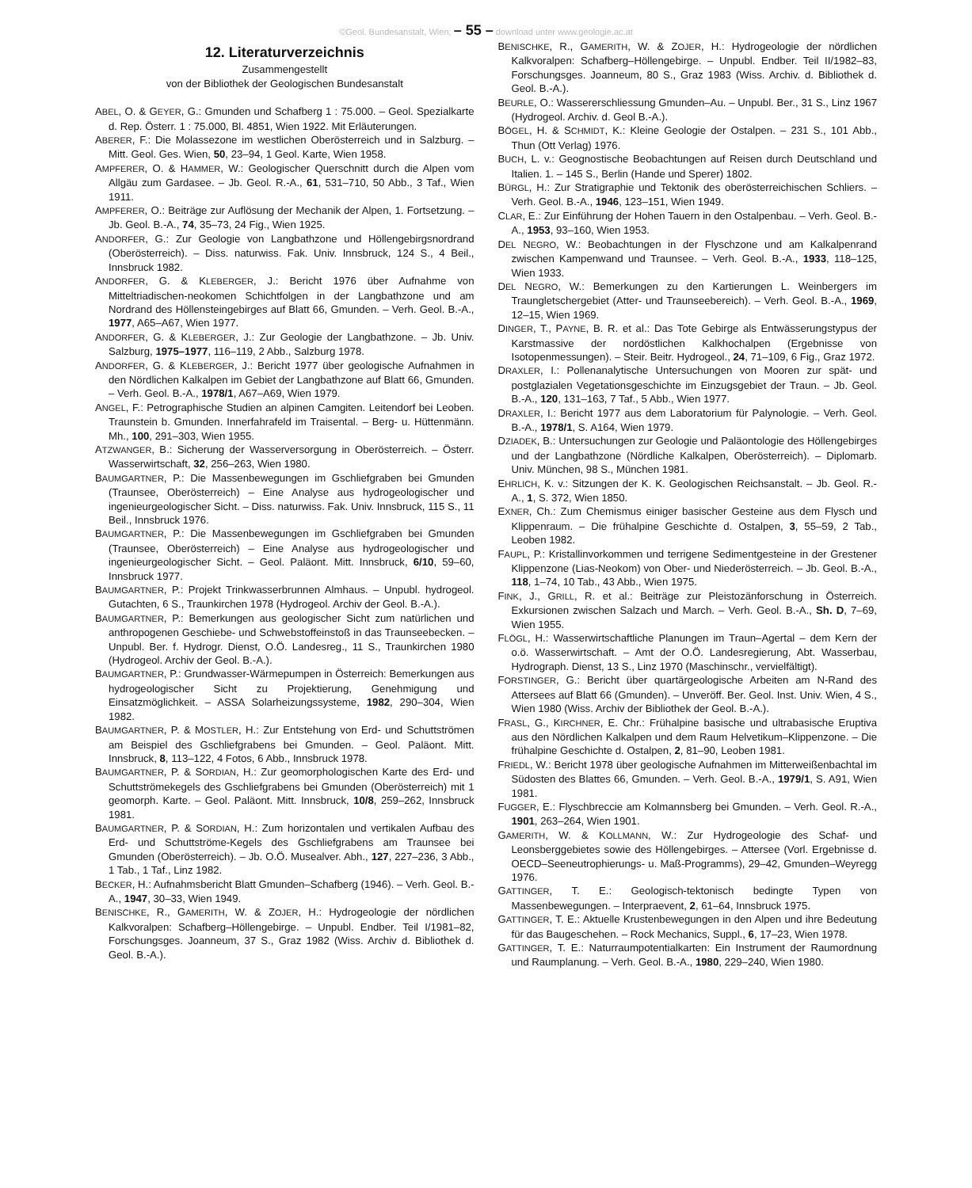©Geol. Bundesanstalt, Wien; – 55 – download unter www.geologie.ac.at
12. Literaturverzeichnis
Zusammengestellt
von der Bibliothek der Geologischen Bundesanstalt
ABEL, O. & GEYER, G.: Gmunden und Schafberg 1 : 75.000. – Geol. Spezialkarte d. Rep. Österr. 1 : 75.000, Bl. 4851, Wien 1922. Mit Erläuterungen.
ABERER, F.: Die Molassezone im westlichen Oberösterreich und in Salzburg. – Mitt. Geol. Ges. Wien, 50, 23–94, 1 Geol. Karte, Wien 1958.
AMPFERER, O. & HAMMER, W.: Geologischer Querschnitt durch die Alpen vom Allgäu zum Gardasee. – Jb. Geol. R.-A., 61, 531–710, 50 Abb., 3 Taf., Wien 1911.
AMPFERER, O.: Beiträge zur Auflösung der Mechanik der Alpen, 1. Fortsetzung. – Jb. Geol. B.-A., 74, 35–73, 24 Fig., Wien 1925.
ANDORFER, G.: Zur Geologie von Langbathzone und Höllengebirgsnordrand (Oberösterreich). – Diss. naturwiss. Fak. Univ. Innsbruck, 124 S., 4 Beil., Innsbruck 1982.
ANDORFER, G. & KLEBERGER, J.: Bericht 1976 über Aufnahme von Mitteltriadischen-neokomen Schichtfolgen in der Langbathzone und am Nordrand des Höllensteingebirges auf Blatt 66, Gmunden. – Verh. Geol. B.-A., 1977, A65–A67, Wien 1977.
ANDORFER, G. & KLEBERGER, J.: Zur Geologie der Langbathzone. – Jb. Univ. Salzburg, 1975–1977, 116–119, 2 Abb., Salzburg 1978.
ANDORFER, G. & KLEBERGER, J.: Bericht 1977 über geologische Aufnahmen in den Nördlichen Kalkalpen im Gebiet der Langbathzone auf Blatt 66, Gmunden. – Verh. Geol. B.-A., 1978/1, A67–A69, Wien 1979.
ANGEL, F.: Petrographische Studien an alpinen Camgiten. Leitendorf bei Leoben. Traunstein b. Gmunden. Innerfahrafeld im Traisental. – Berg- u. Hüttenmänn. Mh., 100, 291–303, Wien 1955.
ATZWANGER, B.: Sicherung der Wasserversorgung in Oberösterreich. – Österr. Wasserwirtschaft, 32, 256–263, Wien 1980.
BAUMGARTNER, P.: Die Massenbewegungen im Gschliefgraben bei Gmunden (Traunsee, Oberösterreich) – Eine Analyse aus hydrogeologischer und ingenieurgeologischer Sicht. – Diss. naturwiss. Fak. Univ. Innsbruck, 115 S., 11 Beil., Innsbruck 1976.
BAUMGARTNER, P.: Die Massenbewegungen im Gschliefgraben bei Gmunden (Traunsee, Oberösterreich) – Eine Analyse aus hydrogeologischer und ingenieurgeologischer Sicht. – Geol. Paläont. Mitt. Innsbruck, 6/10, 59–60, Innsbruck 1977.
BAUMGARTNER, P.: Projekt Trinkwasserbrunnen Almhaus. – Unpubl. hydrogeol. Gutachten, 6 S., Traunkirchen 1978 (Hydrogeol. Archiv der Geol. B.-A.).
BAUMGARTNER, P.: Bemerkungen aus geologischer Sicht zum natürlichen und anthropogenen Geschiebe- und Schwebstoffeinstoß in das Traunseebecken. – Unpubl. Ber. f. Hydrogr. Dienst, O.Ö. Landesreg., 11 S., Traunkirchen 1980 (Hydrogeol. Archiv der Geol. B.-A.).
BAUMGARTNER, P.: Grundwasser-Wärmepumpen in Österreich: Bemerkungen aus hydrogeologischer Sicht zu Projektierung, Genehmigung und Einsatzmöglichkeit. – ASSA Solarheizungssysteme, 1982, 290–304, Wien 1982.
BAUMGARTNER, P. & MOSTLER, H.: Zur Entstehung von Erd- und Schuttströmen am Beispiel des Gschliefgrabens bei Gmunden. – Geol. Paläont. Mitt. Innsbruck, 8, 113–122, 4 Fotos, 6 Abb., Innsbruck 1978.
BAUMGARTNER, P. & SORDIAN, H.: Zur geomorphologischen Karte des Erd- und Schuttströmekegels des Gschliefgrabens bei Gmunden (Oberösterreich) mit 1 geomorph. Karte. – Geol. Paläont. Mitt. Innsbruck, 10/8, 259–262, Innsbruck 1981.
BAUMGARTNER, P. & SORDIAN, H.: Zum horizontalen und vertikalen Aufbau des Erd- und Schuttströme-Kegels des Gschliefgrabens am Traunsee bei Gmunden (Oberösterreich). – Jb. O.Ö. Musealver. Abh., 127, 227–236, 3 Abb., 1 Tab., 1 Taf., Linz 1982.
BECKER, H.: Aufnahmsbericht Blatt Gmunden–Schafberg (1946). – Verh. Geol. B.-A., 1947, 30–33, Wien 1949.
BENISCHKE, R., GAMERITH, W. & ZOJER, H.: Hydrogeologie der nördlichen Kalkvoralpen: Schafberg–Höllengebirge. – Unpubl. Endber. Teil I/1981–82, Forschungsges. Joanneum, 37 S., Graz 1982 (Wiss. Archiv d. Bibliothek d. Geol. B.-A.).
BENISCHKE, R., GAMERITH, W. & ZOJER, H.: Hydrogeologie der nördlichen Kalkvoralpen: Schafberg–Höllengebirge. – Unpubl. Endber. Teil II/1982–83, Forschungsges. Joanneum, 80 S., Graz 1983 (Wiss. Archiv. d. Bibliothek d. Geol. B.-A.).
BEURLE, O.: Wassererschliessung Gmunden–Au. – Unpubl. Ber., 31 S., Linz 1967 (Hydrogeol. Archiv. d. Geol B.-A.).
BÖGEL, H. & SCHMIDT, K.: Kleine Geologie der Ostalpen. – 231 S., 101 Abb., Thun (Ott Verlag) 1976.
BUCH, L. v.: Geognostische Beobachtungen auf Reisen durch Deutschland und Italien. 1. – 145 S., Berlin (Hande und Sperer) 1802.
BÜRGL, H.: Zur Stratigraphie und Tektonik des oberösterreichischen Schliers. – Verh. Geol. B.-A., 1946, 123–151, Wien 1949.
CLAR, E.: Zur Einführung der Hohen Tauern in den Ostalpenbau. – Verh. Geol. B.-A., 1953, 93–160, Wien 1953.
DEL NEGRO, W.: Beobachtungen in der Flyschzone und am Kalkalpenrand zwischen Kampenwand und Traunsee. – Verh. Geol. B.-A., 1933, 118–125, Wien 1933.
DEL NEGRO, W.: Bemerkungen zu den Kartierungen L. Weinbergers im Traungletschergebiet (Atter- und Traunseebereich). – Verh. Geol. B.-A., 1969, 12–15, Wien 1969.
DINGER, T., PAYNE, B. R. et al.: Das Tote Gebirge als Entwässerungstypus der Karstmassive der nordöstlichen Kalkhochalpen (Ergebnisse von Isotopenmessungen). – Steir. Beitr. Hydrogeol., 24, 71–109, 6 Fig., Graz 1972.
DRAXLER, I.: Pollenanalytische Untersuchungen von Mooren zur spät- und postglazialen Vegetationsgeschichte im Einzugsgebiet der Traun. – Jb. Geol. B.-A., 120, 131–163, 7 Taf., 5 Abb., Wien 1977.
DRAXLER, I.: Bericht 1977 aus dem Laboratorium für Palynologie. – Verh. Geol. B.-A., 1978/1, S. A164, Wien 1979.
DZIADEK, B.: Untersuchungen zur Geologie und Paläontologie des Höllengebirges und der Langbathzone (Nördliche Kalkalpen, Oberösterreich). – Diplomarb. Univ. München, 98 S., München 1981.
EHRLICH, K. v.: Sitzungen der K. K. Geologischen Reichsanstalt. – Jb. Geol. R.-A., 1, S. 372, Wien 1850.
EXNER, Ch.: Zum Chemismus einiger basischer Gesteine aus dem Flysch und Klippenraum. – Die frühalpine Geschichte d. Ostalpen, 3, 55–59, 2 Tab., Leoben 1982.
FAUPL, P.: Kristallinvorkommen und terrigene Sedimentgesteine in der Grestener Klippenzone (Lias-Neokom) von Ober- und Niederösterreich. – Jb. Geol. B.-A., 118, 1–74, 10 Tab., 43 Abb., Wien 1975.
FINK, J., GRILL, R. et al.: Beiträge zur Pleistozänforschung in Österreich. Exkursionen zwischen Salzach und March. – Verh. Geol. B.-A., Sh. D, 7–69, Wien 1955.
FLÖGL, H.: Wasserwirtschaftliche Planungen im Traun–Agertal – dem Kern der o.ö. Wasserwirtschaft. – Amt der O.Ö. Landesregierung, Abt. Wasserbau, Hydrograph. Dienst, 13 S., Linz 1970 (Maschinschr., vervielfältigt).
FORSTINGER, G.: Bericht über quartärgeologische Arbeiten am N-Rand des Attersees auf Blatt 66 (Gmunden). – Unveröff. Ber. Geol. Inst. Univ. Wien, 4 S., Wien 1980 (Wiss. Archiv der Bibliothek der Geol. B.-A.).
FRASL, G., KIRCHNER, E. Chr.: Frühalpine basische und ultrabasische Eruptiva aus den Nördlichen Kalkalpen und dem Raum Helvetikum–Klippenzone. – Die frühalpine Geschichte d. Ostalpen, 2, 81–90, Leoben 1981.
FRIEDL, W.: Bericht 1978 über geologische Aufnahmen im Mitterweißenbachtal im Südosten des Blattes 66, Gmunden. – Verh. Geol. B.-A., 1979/1, S. A91, Wien 1981.
FUGGER, E.: Flyschbreccie am Kolmannsberg bei Gmunden. – Verh. Geol. R.-A., 1901, 263–264, Wien 1901.
GAMERITH, W. & KOLLMANN, W.: Zur Hydrogeologie des Schaf- und Leonsberggebietes sowie des Höllengebirges. – Attersee (Vorl. Ergebnisse d. OECD–Seeneutrophierungs- u. Maß-Programms), 29–42, Gmunden–Weyregg 1976.
GATTINGER, T. E.: Geologisch-tektonisch bedingte Typen von Massenbewegungen. – Interpraevent, 2, 61–64, Innsbruck 1975.
GATTINGER, T. E.: Aktuelle Krustenbewegungen in den Alpen und ihre Bedeutung für das Baugeschehen. – Rock Mechanics, Suppl., 6, 17–23, Wien 1978.
GATTINGER, T. E.: Naturraumpotentialkarten: Ein Instrument der Raumordnung und Raumplanung. – Verh. Geol. B.-A., 1980, 229–240, Wien 1980.